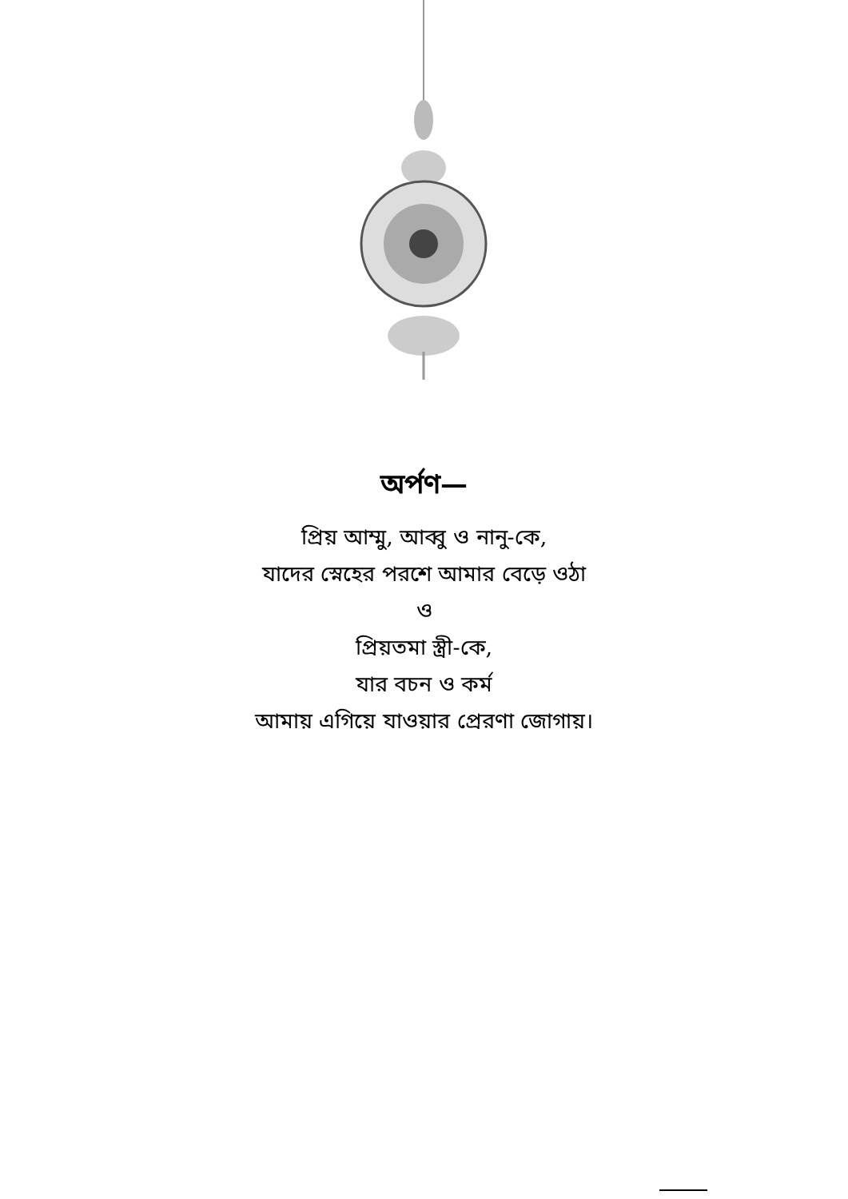অর্পণ—
প্রিয় আম্মু, আব্বু ও নানু-কে,
যাদের স্নেহের পরশে আমার বেড়ে ওঠা
ও
প্রিয়তমা স্ত্রী-কে,
যার বচন ও কর্ম
আমায় এগিয়ে যাওয়ার প্রেরণা জোগায়।